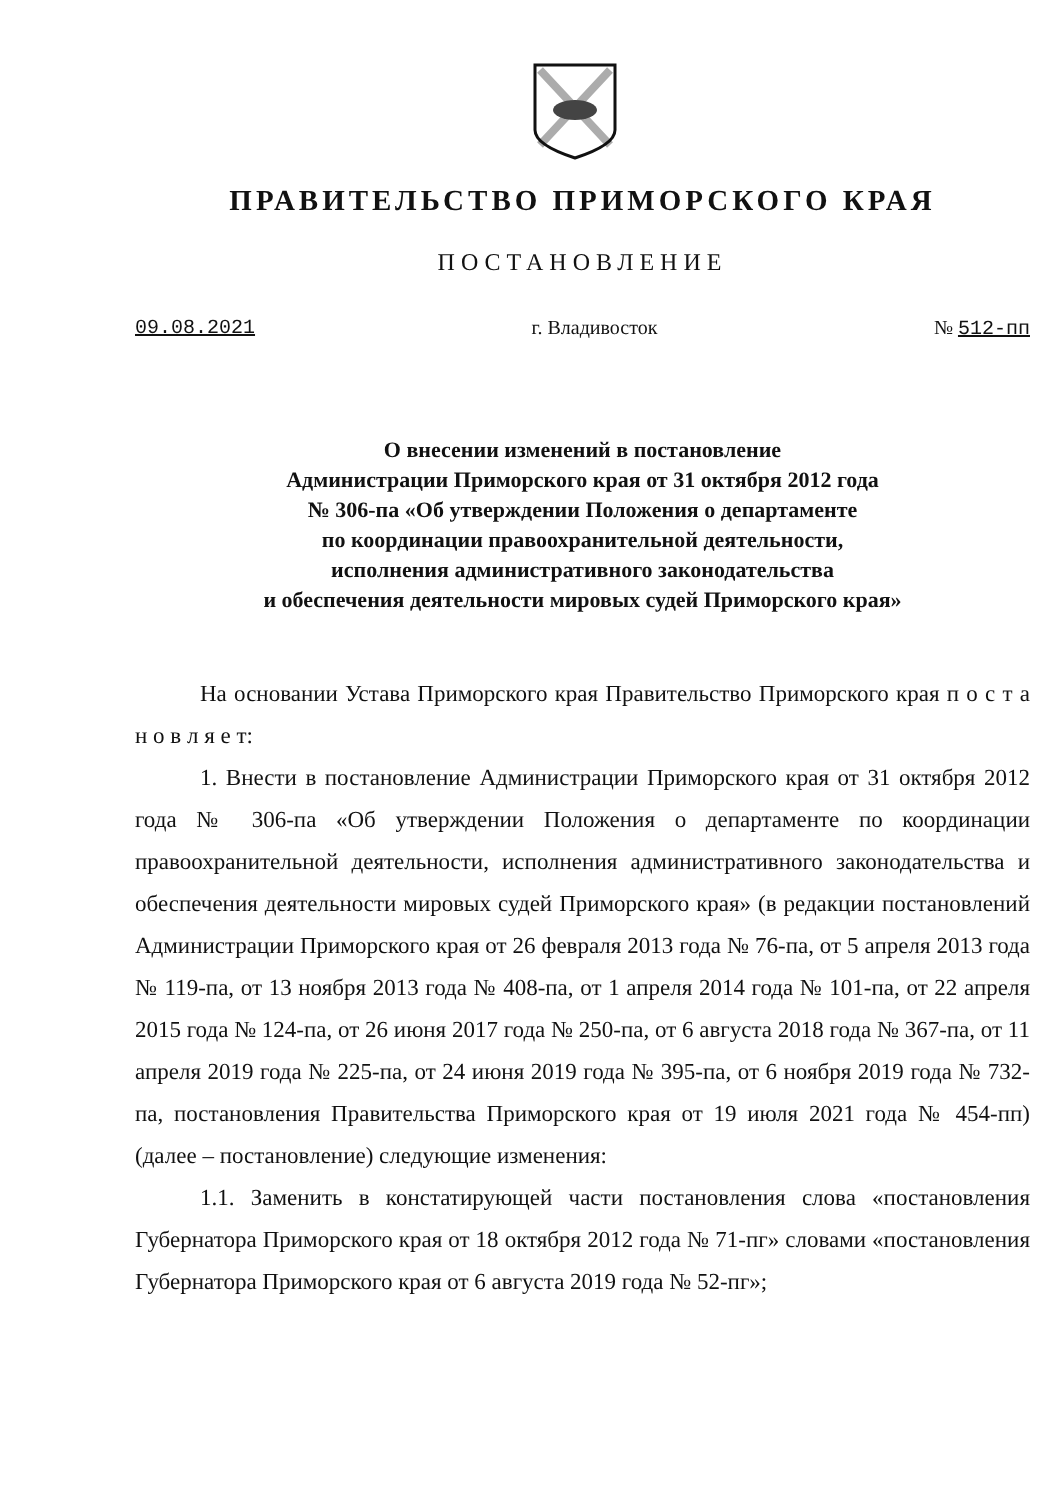ПРАВИТЕЛЬСТВО ПРИМОРСКОГО КРАЯ
ПОСТАНОВЛЕНИЕ
09.08.2021 г. Владивосток № 512-пп
О внесении изменений в постановление
Администрации Приморского края от 31 октября 2012 года
№ 306-па «Об утверждении Положения о департаменте
по координации правоохранительной деятельности,
исполнения административного законодательства
и обеспечения деятельности мировых судей Приморского края»
На основании Устава Приморского края Правительство Приморского края п о с т а н о в л я е т:
1. Внести в постановление Администрации Приморского края от 31 октября 2012 года № 306-па «Об утверждении Положения о департаменте по координации правоохранительной деятельности, исполнения административного законодательства и обеспечения деятельности мировых судей Приморского края» (в редакции постановлений Администрации Приморского края от 26 февраля 2013 года № 76-па, от 5 апреля 2013 года № 119-па, от 13 ноября 2013 года № 408-па, от 1 апреля 2014 года № 101-па, от 22 апреля 2015 года № 124-па, от 26 июня 2017 года № 250-па, от 6 августа 2018 года № 367-па, от 11 апреля 2019 года № 225-па, от 24 июня 2019 года № 395-па, от 6 ноября 2019 года № 732-па, постановления Правительства Приморского края от 19 июля 2021 года № 454-пп) (далее – постановление) следующие изменения:
1.1. Заменить в констатирующей части постановления слова «постановления Губернатора Приморского края от 18 октября 2012 года № 71-пг» словами «постановления Губернатора Приморского края от 6 августа 2019 года № 52-пг»;